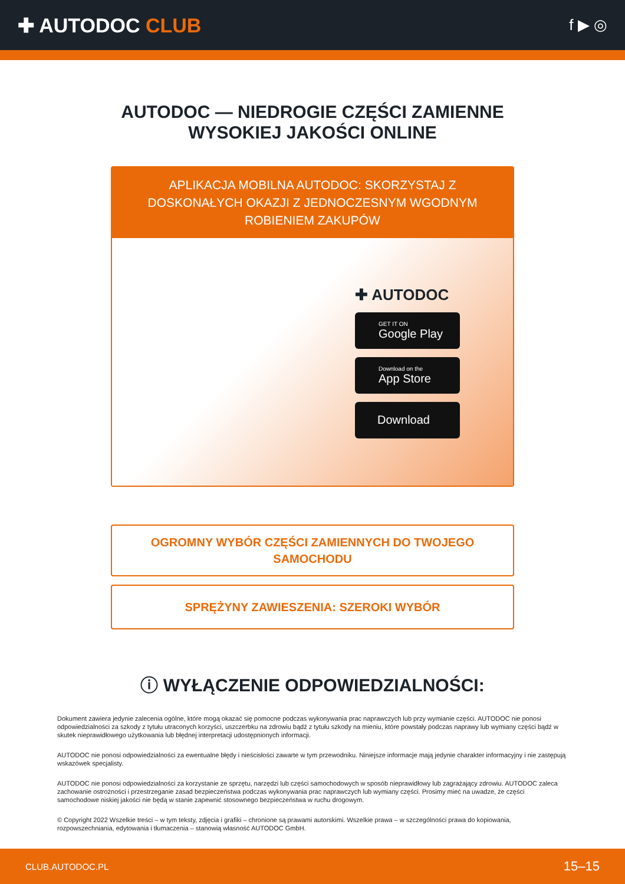✚ AUTODOC CLUB
f ▶ ◎
AUTODOC — NIEDROGIE CZĘŚCI ZAMIENNE
WYSOKIEJ JAKOŚCI ONLINE
APLIKACJA MOBILNA AUTODOC: SKORZYSTAJ Z DOSKONAŁYCH OKAZJI Z JEDNOCZESNYM WGODNYM ROBIENIEM ZAKUPÓW
✚ AUTODOC
GET IT ON
Google Play
Download on the
App Store
Download
OGROMNY WYBÓR CZĘŚCI ZAMIENNYCH DO TWOJEGO
SAMOCHODU
SPRĘŻYNY ZAWIESZENIA: SZEROKI WYBÓR
ⓘ WYŁĄCZENIE ODPOWIEDZIALNOŚCI:
Dokument zawiera jedynie zalecenia ogólne, które mogą okazać się pomocne podczas wykonywania prac naprawczych lub przy wymianie części. AUTODOC nie ponosi odpowiedzialności za szkody z tytułu utraconych korzyści, uszczerbku na zdrowiu bądź z tytułu szkody na mieniu, które powstały podczas naprawy lub wymiany części bądź w skutek nieprawidłowego użytkowania lub błędnej interpretacji udostępnionych informacji.
AUTODOC nie ponosi odpowiedzialności za ewentualne błędy i nieścisłości zawarte w tym przewodniku. Niniejsze informacje mają jedynie charakter informacyjny i nie zastępują wskazówek specjalisty.
AUTODOC nie ponosi odpowiedzialności za korzystanie ze sprzętu, narzędzi lub części samochodowych w sposób nieprawidłowy lub zagrażający zdrowiu. AUTODOC zaleca zachowanie ostrożności i przestrzeganie zasad bezpieczeństwa podczas wykonywania prac naprawczych lub wymiany części. Prosimy mieć na uwadze, że części samochodowe niskiej jakości nie będą w stanie zapewnić stosownego bezpieczeństwa w ruchu drogowym.
© Copyright 2022 Wszelkie treści – w tym teksty, zdjęcia i grafiki – chronione są prawami autorskimi. Wszelkie prawa – w szczególności prawa do kopiowania, rozpowszechniania, edytowania i tłumaczenia – stanowią własność AUTODOC GmbH.
CLUB.AUTODOC.PL 15–15